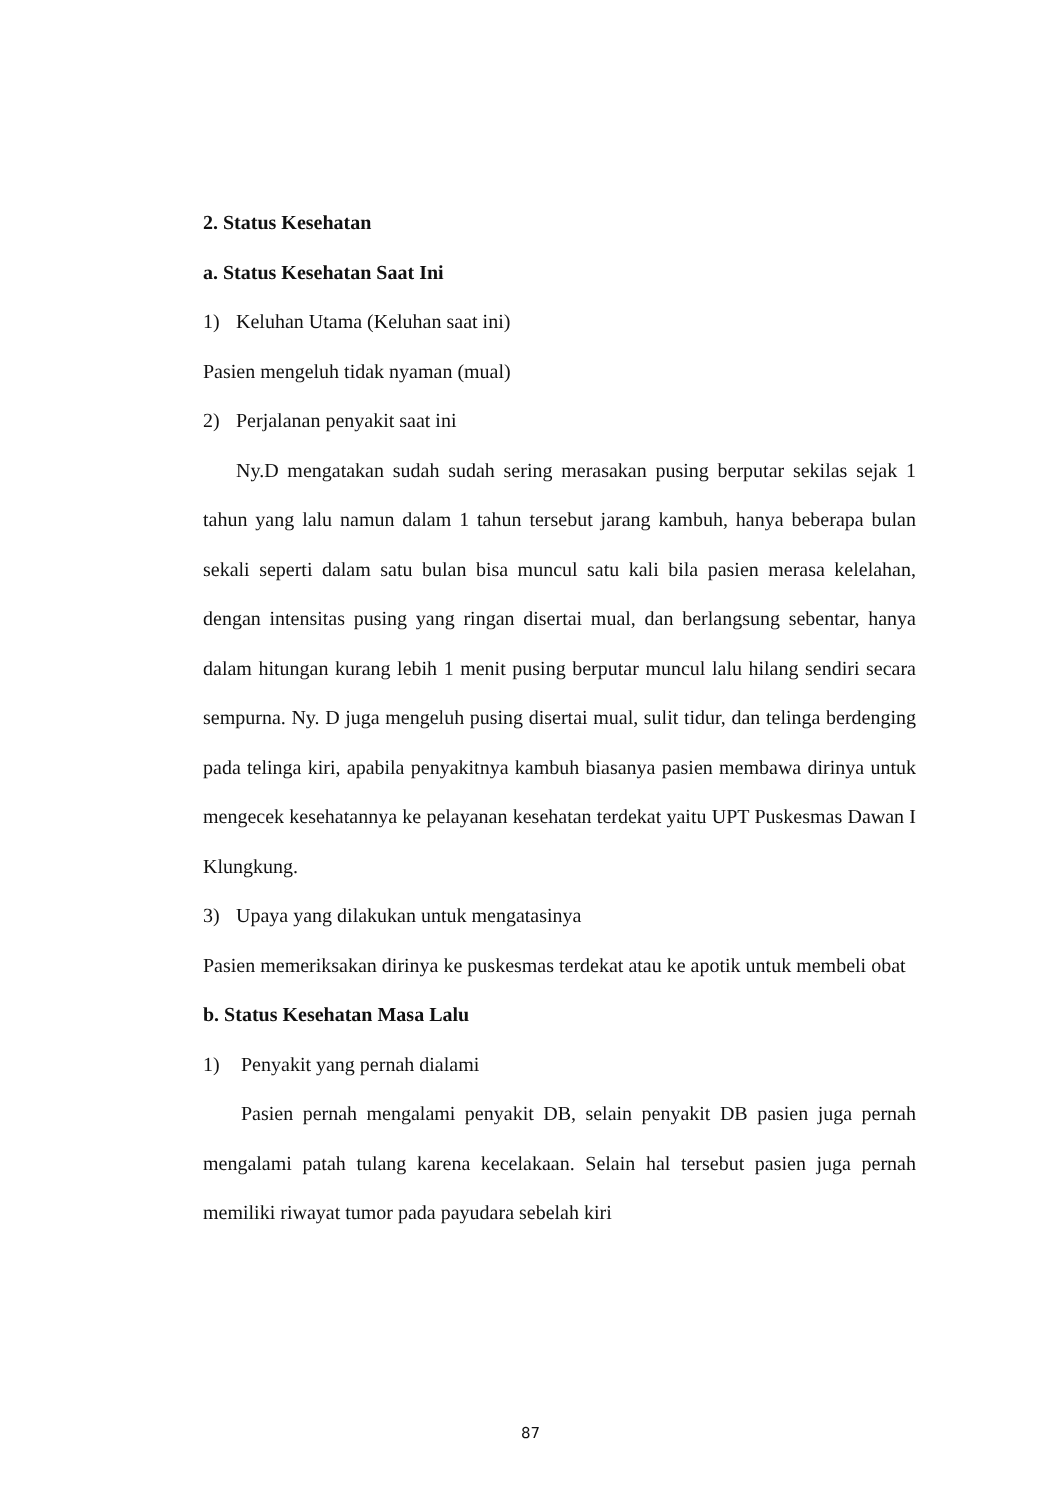2. Status Kesehatan
a. Status Kesehatan Saat Ini
1) Keluhan Utama (Keluhan saat ini)
Pasien mengeluh tidak nyaman (mual)
2) Perjalanan penyakit saat ini
Ny.D mengatakan sudah sudah sering merasakan pusing berputar sekilas sejak 1 tahun yang lalu namun dalam 1 tahun tersebut jarang kambuh, hanya beberapa bulan sekali seperti dalam satu bulan bisa muncul satu kali bila pasien merasa kelelahan, dengan intensitas pusing yang ringan disertai mual, dan berlangsung sebentar, hanya dalam hitungan kurang lebih 1 menit pusing berputar muncul lalu hilang sendiri secara sempurna. Ny. D juga mengeluh pusing disertai mual, sulit tidur, dan telinga berdenging pada telinga kiri, apabila penyakitnya kambuh biasanya pasien membawa dirinya untuk mengecek kesehatannya ke pelayanan kesehatan terdekat yaitu UPT Puskesmas Dawan I Klungkung.
3) Upaya yang dilakukan untuk mengatasinya
Pasien memeriksakan dirinya ke puskesmas terdekat atau ke apotik untuk membeli obat
b. Status Kesehatan Masa Lalu
1) Penyakit yang pernah dialami
Pasien pernah mengalami penyakit DB, selain penyakit DB pasien juga pernah mengalami patah tulang karena kecelakaan. Selain hal tersebut pasien juga pernah memiliki riwayat tumor pada payudara sebelah kiri
87